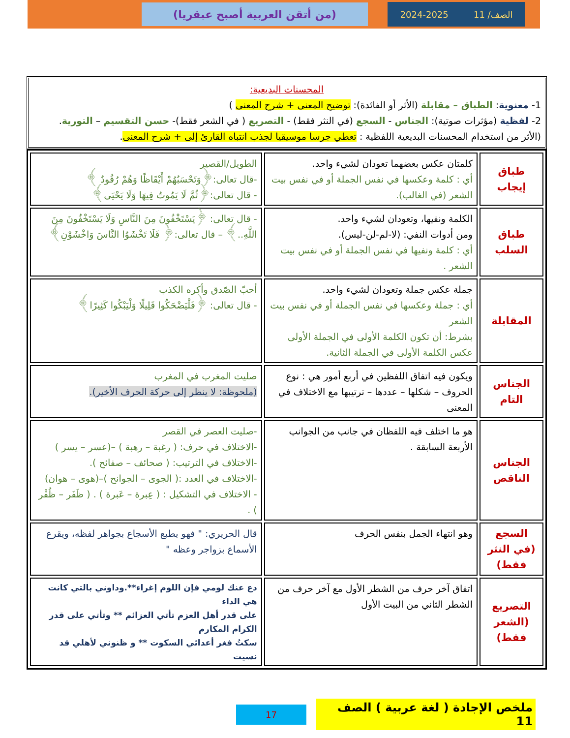الصف/ 11 2024-2025
(من أتقن العربية أصبح عبقريا)
المحسنات البديعية:
1- معنوية: الطباق – مقابلة (الأثر أو الفائدة): توضيح المعنى + شرح المعنى )
2- لفظية (مؤثرات صوتية): الجناس - السجع (في النثر فقط) - التصريع ( في الشعر فقط)- حسن التقسيم – التورية.
(الأثر من استخدام المحسنات البديعية اللفظية : تعطي جرسا موسيقيا لجذب انتباه القارئ إلى + شرح المعنى.
| طباق إيجاب | كلمتان عكس بعضهما تعودان لشيء واحد. أي : كلمة وعكسها في نفس الجملة أو في نفس بيت الشعر (في الغالب). | الطويل/القصير -قال تعالى:﴿وَتَحْسَبُهُمْ أَيْقَاظًا وَهُمْ رُقُودٌ ﴾ - قال تعالى:﴿ثُمَّ لَا يَمُوتُ فِيهَا وَلَا يَحْيَى﴾ |
| طباق السلب | الكلمة ونفيها، وتعودان لشيء واحد. ومن أدوات النفي: (لا-لم-لن-ليس). أي : كلمة ونفيها في نفس الجملة أو في نفس بيت الشعر . | - قال تعالى: ﴿يَسْتَخْفُونَ مِنَ النَّاسِ وَلَا يَسْتَخْفُونَ مِنَ اللَّهِ..﴾ – قال تعالى:﴿ فَلَا تَخْشَوُا النَّاسَ وَاخْشَوْنِ﴾ |
| المقابلة | جملة عكس جملة وتعودان لشيء واحد. أي : جملة وعكسها في نفس الجملة أو في نفس بيت الشعر بشرط: أن تكون الكلمة الأولى في الجملة الأولى عكس الكلمة الأولى في الجملة الثانية. | أحبّ الصّدق وأكره الكذب - قال تعالى: ﴿فَلْيَضْحَكُوا قَلِيلًا وَلْيَبْكُوا كَثِيرًا﴾ |
| الجناس التام | ويكون فيه اتفاق اللفظين في أربع أمور هي : نوع الحروف – شكلها – عددها – ترتيبها مع الاختلاف في المعنى | صليت المغرب في المغرب (ملحوظة: لا ينظر إلى حركة الحرف الأخير). |
| الجناس الناقص | هو ما اختلف فيه اللفظان في جانب من الجوانب الأربعة السابقة . | -صليت العصر في القصر -الاختلاف في حرف: ( رغبة – رهبة ) –(عسر – يسر ) -الاختلاف في الترتيب: ( صحائف – صفائح ). -الاختلاف في العدد :( الجوى – الجوانح )–(هوى – هوان) - الاختلاف في التشكيل : ( عِبرة – عَبرة ) . ( ظَفَر – ظُفْر ) . |
| السجع (في النثر فقط) | وهو انتهاء الجمل بنفس الحرف | قال الحريري: " فهو يطبع الأسجاع بجواهر لفظه، ويقرع الأسماع بزواجر وعظه " |
| التصريع (الشعر فقط) | اتفاق آخر حرف من الشطر الأول مع آخر حرف من الشطر الثاني من البيت الأول | دع عنك لومي فإن اللوم إغراء**.وداوني بالتي كانت هي الداء على قدر أهل العزم تأتي العزائم ** وتأتي على قدر الكرام المكارم سكتُ فغر أعدائي السكوت ** و ظنوني لأهلي قد نسيت |
ملخص الإجادة ( لغة عربية ) الصف 11 17